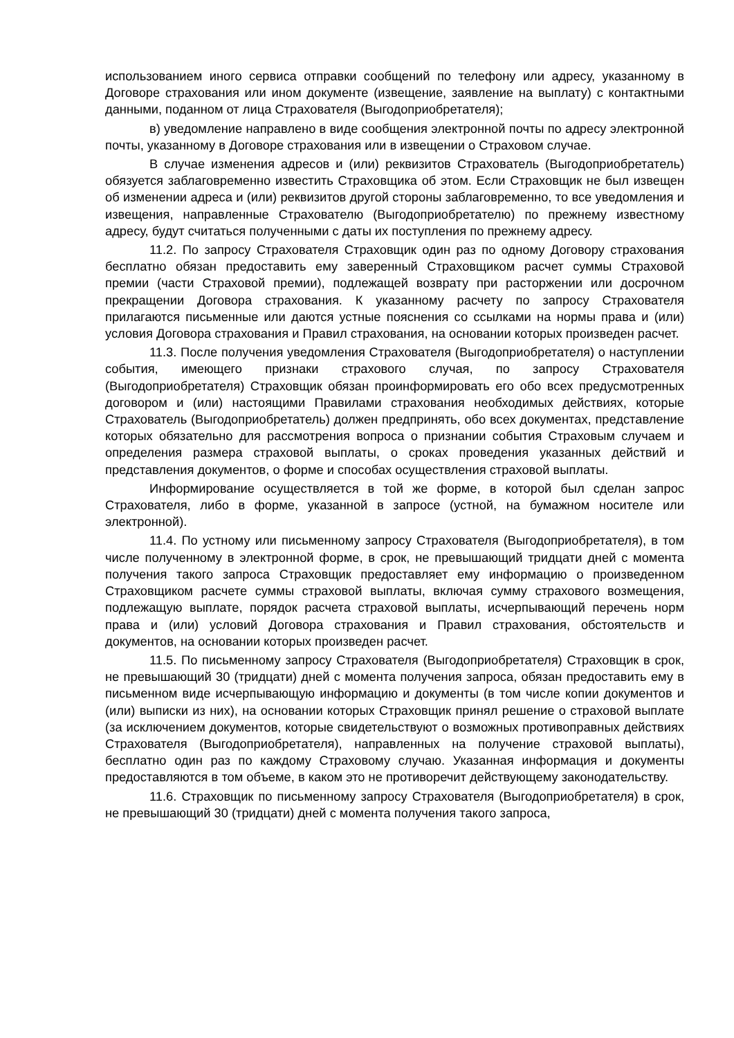использованием иного сервиса отправки сообщений по телефону или адресу, указанному в Договоре страхования или ином документе (извещение, заявление на выплату) с контактными данными, поданном от лица Страхователя (Выгодоприобретателя);
в) уведомление направлено в виде сообщения электронной почты по адресу электронной почты, указанному в Договоре страхования или в извещении о Страховом случае.
В случае изменения адресов и (или) реквизитов Страхователь (Выгодоприобретатель) обязуется заблаговременно известить Страховщика об этом. Если Страховщик не был извещен об изменении адреса и (или) реквизитов другой стороны заблаговременно, то все уведомления и извещения, направленные Страхователю (Выгодоприобретателю) по прежнему известному адресу, будут считаться полученными с даты их поступления по прежнему адресу.
11.2. По запросу Страхователя Страховщик один раз по одному Договору страхования бесплатно обязан предоставить ему заверенный Страховщиком расчет суммы Страховой премии (части Страховой премии), подлежащей возврату при расторжении или досрочном прекращении Договора страхования. К указанному расчету по запросу Страхователя прилагаются письменные или даются устные пояснения со ссылками на нормы права и (или) условия Договора страхования и Правил страхования, на основании которых произведен расчет.
11.3. После получения уведомления Страхователя (Выгодоприобретателя) о наступлении события, имеющего признаки страхового случая, по запросу Страхователя (Выгодоприобретателя) Страховщик обязан проинформировать его обо всех предусмотренных договором и (или) настоящими Правилами страхования необходимых действиях, которые Страхователь (Выгодоприобретатель) должен предпринять, обо всех документах, представление которых обязательно для рассмотрения вопроса о признании события Страховым случаем и определения размера страховой выплаты, о сроках проведения указанных действий и представления документов, о форме и способах осуществления страховой выплаты.
Информирование осуществляется в той же форме, в которой был сделан запрос Страхователя, либо в форме, указанной в запросе (устной, на бумажном носителе или электронной).
11.4. По устному или письменному запросу Страхователя (Выгодоприобретателя), в том числе полученному в электронной форме, в срок, не превышающий тридцати дней с момента получения такого запроса Страховщик предоставляет ему информацию о произведенном Страховщиком расчете суммы страховой выплаты, включая сумму страхового возмещения, подлежащую выплате, порядок расчета страховой выплаты, исчерпывающий перечень норм права и (или) условий Договора страхования и Правил страхования, обстоятельств и документов, на основании которых произведен расчет.
11.5. По письменному запросу Страхователя (Выгодоприобретателя) Страховщик в срок, не превышающий 30 (тридцати) дней с момента получения запроса, обязан предоставить ему в письменном виде исчерпывающую информацию и документы (в том числе копии документов и (или) выписки из них), на основании которых Страховщик принял решение о страховой выплате (за исключением документов, которые свидетельствуют о возможных противоправных действиях Страхователя (Выгодоприобретателя), направленных на получение страховой выплаты), бесплатно один раз по каждому Страховому случаю. Указанная информация и документы предоставляются в том объеме, в каком это не противоречит действующему законодательству.
11.6. Страховщик по письменному запросу Страхователя (Выгодоприобретателя) в срок, не превышающий 30 (тридцати) дней с момента получения такого запроса,